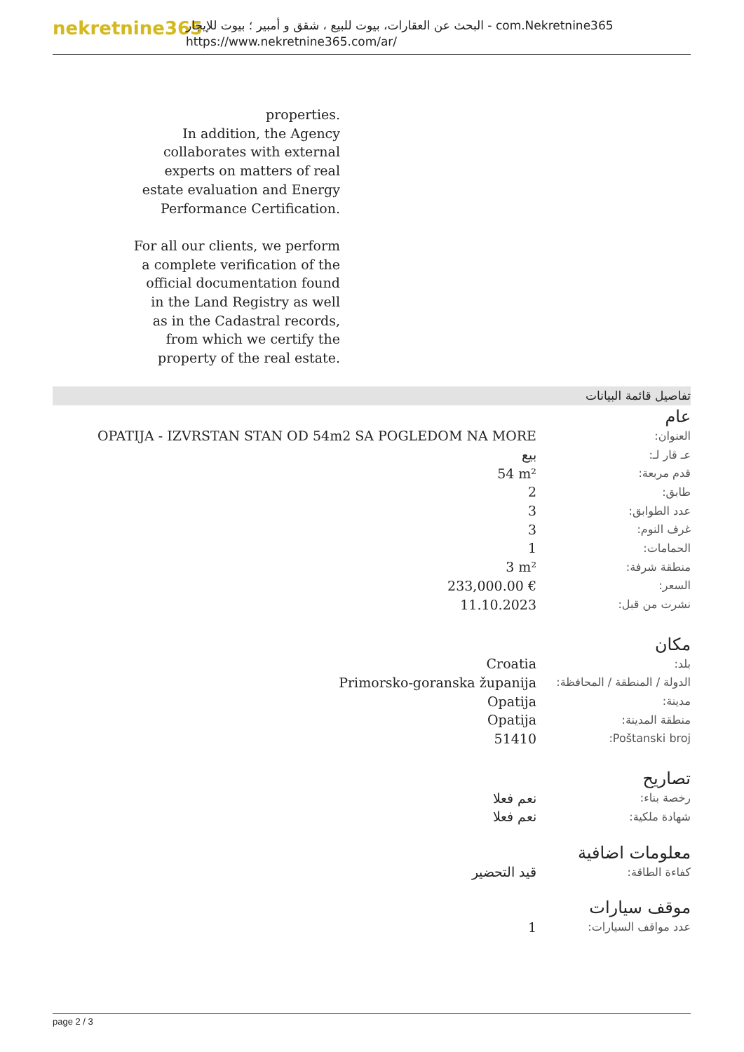nekretnine365
البحث عن العقارات، بيوت للبيع ، شقق و أمبير ؛ بيوت للإيجار - com.Nekretnine365
https://www.nekretnine365.com/ar/
properties.
In addition, the Agency collaborates with external experts on matters of real estate evaluation and Energy Performance Certification.
For all our clients, we perform a complete verification of the official documentation found in the Land Registry as well as in the Cadastral records, from which we certify the property of the real estate.
تفاصيل قائمة البيانات
عام
| العنوان: | OPATIJA - IZVRSTAN STAN OD 54m2 SA POGLEDOM NA MORE |
| عـ قار لـ: | بيع |
| قدم مربعة: | 54 m² |
| طابق: | 2 |
| عدد الطوابق: | 3 |
| غرف النوم: | 3 |
| الحمامات: | 1 |
| منطقة شرفة: | 3 m² |
| السعر: | 233,000.00 € |
| نشرت من قبل: | 11.10.2023 |
مكان
| بلد: | Croatia |
| الدولة / المنطقة / المحافظة: | Primorsko-goranska županija |
| مدينة: | Opatija |
| منطقة المدينة: | Opatija |
| Poštanski broj: | 51410 |
تصاريح
| رخصة بناء: | نعم فعلا |
| شهادة ملكية: | نعم فعلا |
معلومات اضافية
| كفاءة الطاقة: | قيد التحضير |
موقف سيارات
| عدد مواقف السيارات: | 1 |
page 2 / 3